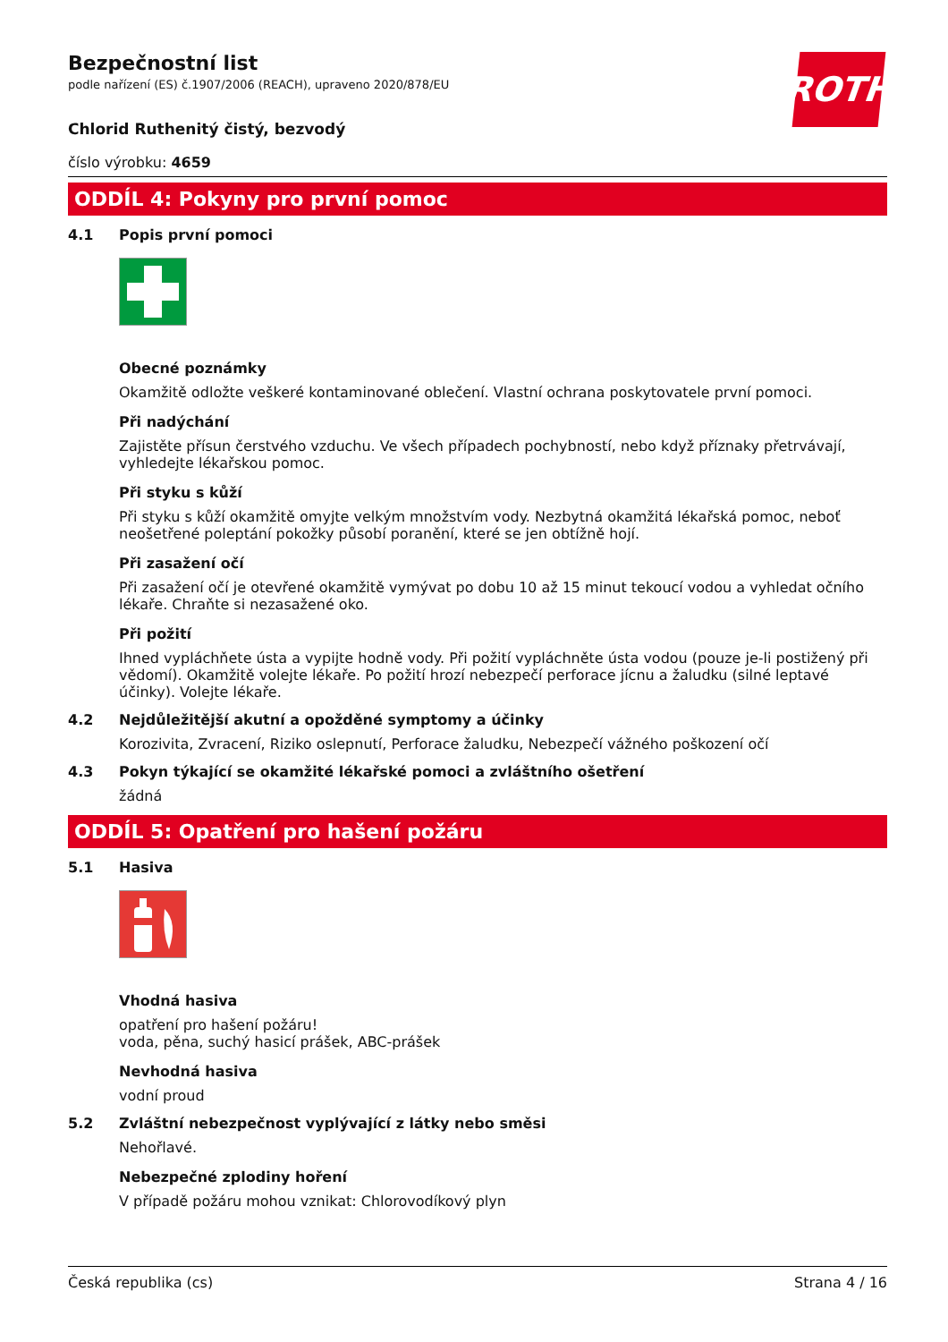ROTH
Bezpečnostní list
podle nařízení (ES) č.1907/2006 (REACH), upraveno 2020/878/EU
Chlorid Ruthenitý čistý, bezvodý
číslo výrobku: 4659
ODDÍL 4: Pokyny pro první pomoc
4.1 Popis první pomoci
Obecné poznámky
Okamžitě odložte veškeré kontaminované oblečení. Vlastní ochrana poskytovatele první pomoci.
Při nadýchání
Zajistěte přísun čerstvého vzduchu. Ve všech případech pochybností, nebo když příznaky přetrvávají, vyhledejte lékařskou pomoc.
Při styku s kůží
Při styku s kůží okamžitě omyjte velkým množstvím vody. Nezbytná okamžitá lékařská pomoc, neboť neošetřené poleptání pokožky působí poranění, které se jen obtížně hojí.
Při zasažení očí
Při zasažení očí je otevřené okamžitě vymývat po dobu 10 až 15 minut tekoucí vodou a vyhledat očního lékaře. Chraňte si nezasažené oko.
Při požití
Ihned vypláchňete ústa a vypijte hodně vody. Při požití vypláchněte ústa vodou (pouze je-li postižený při vědomí). Okamžitě volejte lékaře. Po požití hrozí nebezpečí perforace jícnu a žaludku (silné leptavé účinky). Volejte lékaře.
4.2 Nejdůležitější akutní a opožděné symptomy a účinky
Korozivita, Zvracení, Riziko oslepnutí, Perforace žaludku, Nebezpečí vážného poškození očí
4.3 Pokyn týkající se okamžité lékařské pomoci a zvláštního ošetření
žádná
ODDÍL 5: Opatření pro hašení požáru
5.1 Hasiva
Vhodná hasiva
opatření pro hašení požáru!
voda, pěna, suchý hasicí prášek, ABC-prášek
Nevhodná hasiva
vodní proud
5.2 Zvláštní nebezpečnost vyplývající z látky nebo směsi
Nehořlavé.
Nebezpečné zplodiny hoření
V případě požáru mohou vznikat: Chlorovodíkový plyn
Česká republika (cs) Strana 4 / 16